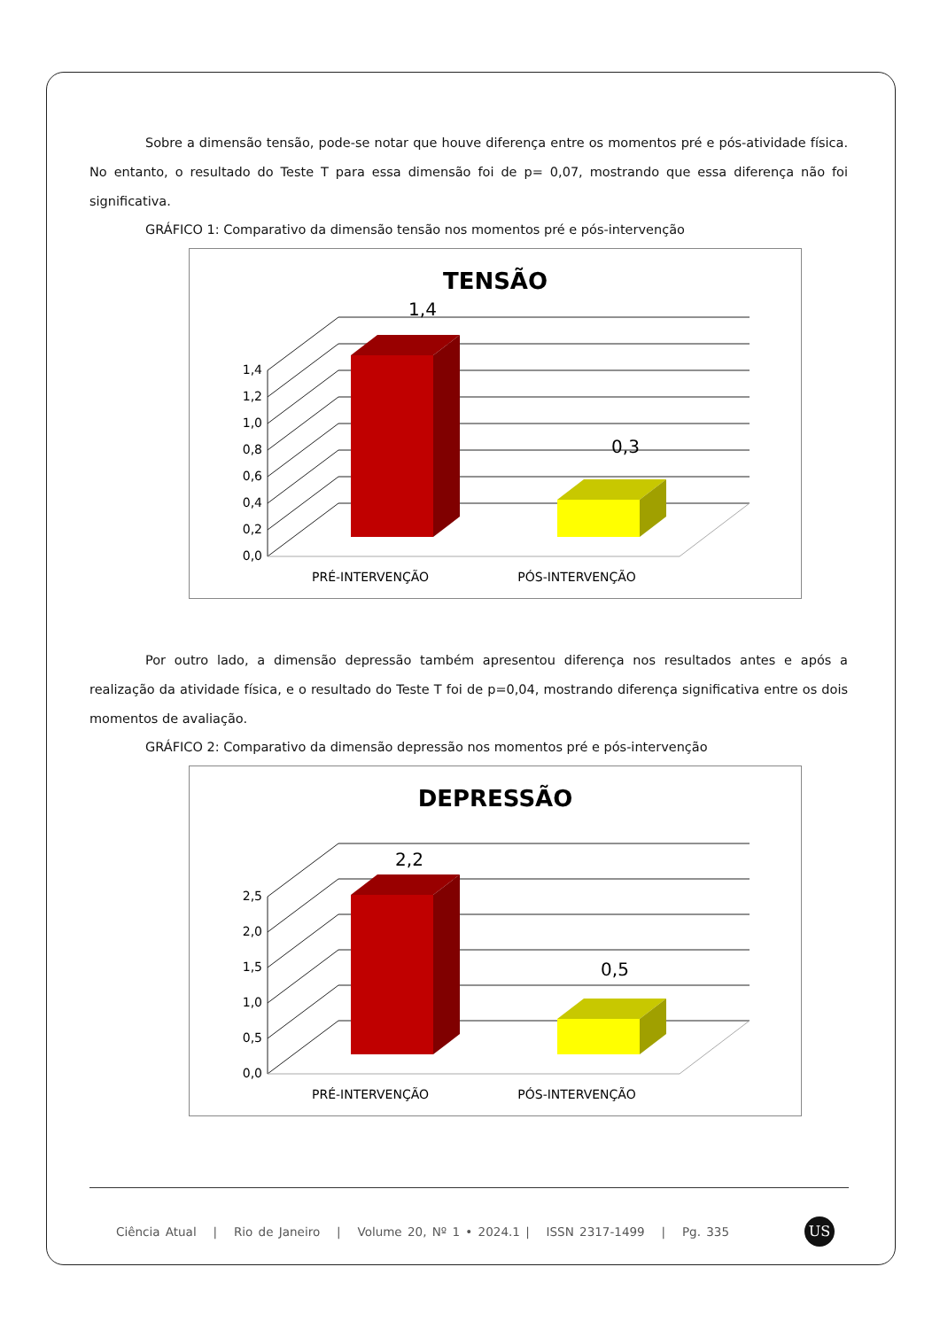Sobre a dimensão tensão, pode-se notar que houve diferença entre os momentos pré e pós-atividade física. No entanto, o resultado do Teste T para essa dimensão foi de p= 0,07, mostrando que essa diferença não foi significativa.
GRÁFICO 1: Comparativo da dimensão tensão nos momentos pré e pós-intervenção
TENSÃO
0,0
0,2
0,4
0,6
0,8
1,0
1,2
1,4
1,4
0,3
PRÉ-INTERVENÇÃO
PÓS-INTERVENÇÃO
Por outro lado, a dimensão depressão também apresentou diferença nos resultados antes e após a realização da atividade física, e o resultado do Teste T foi de p=0,04, mostrando diferença significativa entre os dois momentos de avaliação.
GRÁFICO 2: Comparativo da dimensão depressão nos momentos pré e pós-intervenção
DEPRESSÃO
0,0
0,5
1,0
1,5
2,0
2,5
2,2
0,5
PRÉ-INTERVENÇÃO
PÓS-INTERVENÇÃO
Ciência Atual | Rio de Janeiro | Volume 20, Nº 1 • 2024.1 | ISSN 2317-1499 | Pg. 335
US